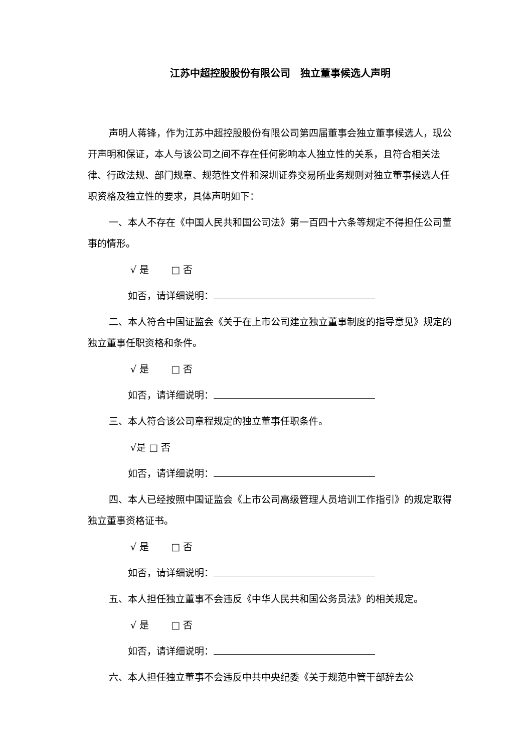江苏中超控股股份有限公司　独立董事候选人声明
声明人蒋锋，作为江苏中超控股股份有限公司第四届董事会独立董事候选人，现公开声明和保证，本人与该公司之间不存在任何影响本人独立性的关系，且符合相关法律、行政法规、部门规章、规范性文件和深圳证券交易所业务规则对独立董事候选人任职资格及独立性的要求，具体声明如下：
一、本人不存在《中国人民共和国公司法》第一百四十六条等规定不得担任公司董事的情形。
√ 是　　 □ 否
如否，请详细说明：
二、本人符合中国证监会《关于在上市公司建立独立董事制度的指导意见》规定的独立董事任职资格和条件。
√ 是　　 □ 否
如否，请详细说明：
三、本人符合该公司章程规定的独立董事任职条件。
√是 □ 否
如否，请详细说明：
四、本人已经按照中国证监会《上市公司高级管理人员培训工作指引》的规定取得独立董事资格证书。
√ 是　　 □ 否
如否，请详细说明：
五、本人担任独立董事不会违反《中华人民共和国公务员法》的相关规定。
√ 是　　 □ 否
如否，请详细说明：
六、本人担任独立董事不会违反中共中央纪委《关于规范中管干部辞去公